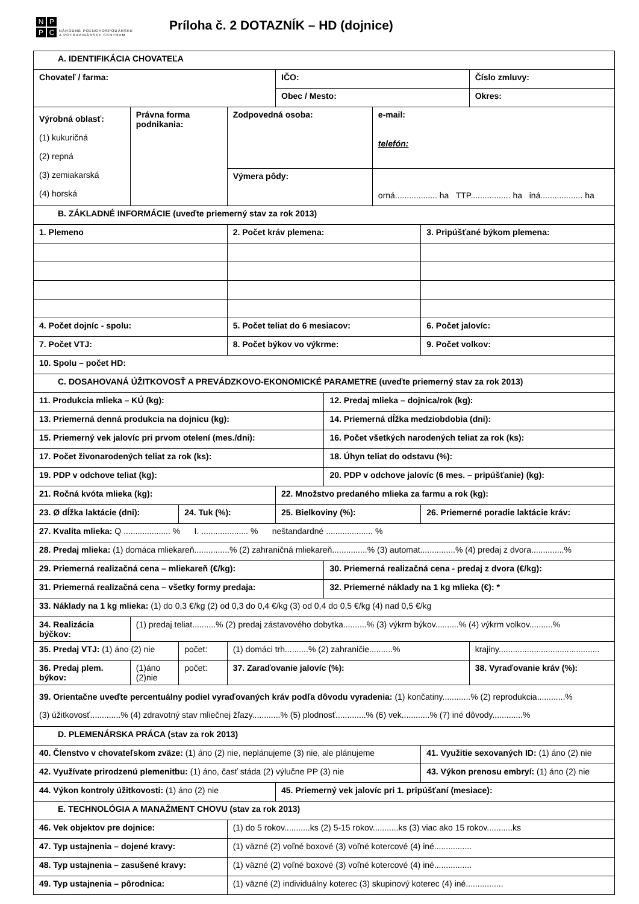NPPC
NÁRODNÉ POĽNOHOSPODÁRSKE
A POTRAVINÁRSKE CENTRUM
Príloha č. 2 DOTAZNÍK – HD (dojnice)
| A. IDENTIFIKÁCIA CHOVATEĽA | | | | | | | | |
| Chovateľ / farma: | | | | IČO: | | | | Číslo zmluvy: |
| | | | | Obec / Mesto: | | | | Okres: |
| Výrobná oblasť: (1) kukuričná (2) repná (3) zemiakarská (4) horská | Právna forma podnikania: | | Zodpovedná osoba: | | | e-mail: telefón: | | |
| | | | Výmera pôdy: | | | orná.................. ha TTP................. ha iná.................. ha | | |
| B. ZÁKLADNÉ INFORMÁCIE (uveďte priemerný stav za rok 2013) | | | | | | | | |
| 1. Plemeno | | | 2. Počet kráv plemena: | | | | 3. Pripúšťané býkom plemena: | |
| 4. Počet dojníc - spolu: | | | 5. Počet teliat do 6 mesiacov: | | | | 6. Počet jalovíc: | |
| 7. Počet VTJ: | | | 8. Počet býkov vo výkrme: | | | | 9. Počet volkov: | |
| 10. Spolu – počet HD: | | | | | | | | |
| C. DOSAHOVANÁ ÚŽITKOVOSŤ A PREVÁDZKOVO-EKONOMICKÉ PARAMETRE (uveďte priemerný stav za rok 2013) | | | | | | | | |
| 11. Produkcia mlieka – KÚ (kg): | | | | | 12. Predaj mlieka – dojnica/rok (kg): | | | |
| 13. Priemerná denná produkcia na dojnicu (kg): | | | | | 14. Priemerná dĺžka medziobdobia (dni): | | | |
| 15. Priemerný vek jalovíc pri prvom otelení (mes./dni): | | | | | 16. Počet všetkých narodených teliat za rok (ks): | | | |
| 17. Počet živonarodených teliat za rok (ks): | | | | | 18. Úhyn teliat do odstavu (%): | | | |
| 19. PDP v odchove teliat (kg): | | | | | 20. PDP v odchove jalovíc (6 mes. – pripúšťanie) (kg): | | | |
| 21. Ročná kvóta mlieka (kg): | | | | 22. Množstvo predaného mlieka za farmu a rok (kg): | | | | |
| 23. Ø dĺžka laktácie (dni): | | 24. Tuk (%): | | 25. Bielkoviny (%): | | | 26. Priemerné poradie laktácie kráv: | |
| 27. Kvalita mlieka: Q .................... % I. .................... % neštandardné .................... % | | | | | | | | |
| 28. Predaj mlieka: (1) domáca mliekareň...............% (2) zahraničná mliekareň...............% (3) automat...............% (4) predaj z dvora..............% | | | | | | | | |
| 29. Priemerná realizačná cena – mliekareň (€/kg): | | | | | 30. Priemerná realizačná cena - predaj z dvora (€/kg): | | | |
| 31. Priemerná realizačná cena – všetky formy predaja: | | | | | 32. Priemerné náklady na 1 kg mlieka (€): * | | | |
| 33. Náklady na 1 kg mlieka: (1) do 0,3 €/kg (2) od 0,3 do 0,4 €/kg (3) od 0,4 do 0,5 €/kg (4) nad 0,5 €/kg | | | | | | | | |
| 34. Realizácia býčkov: | (1) predaj teliat..........% (2) predaj zástavového dobytka..........% (3) výkrm býkov..........% (4) výkrm volkov..........% | | | | | | | |
| 35. Predaj VTJ: (1) áno (2) nie | | počet: | (1) domáci trh..........% (2) zahraničie..........% | | | | | krajiny........................................... |
| 36. Predaj plem. býkov: | (1)áno (2)nie | počet: | 37. Zaraďovanie jalovíc (%): | | | | | 38. Vyraďovanie kráv (%): |
| 39. Orientačne uveďte percentuálny podiel vyraďovaných kráv podľa dôvodu vyradenia: (1) končatiny............% (2) reprodukcia............% (3) úžitkovosť.............% (4) zdravotný stav mliečnej žľazy............% (5) plodnosť.............% (6) vek............% (7) iné dôvody.............% | | | | | | | | |
| D. PLEMENÁRSKA PRÁCA (stav za rok 2013) | | | | | | | | |
| 40. Členstvo v chovateľskom zväze: (1) áno (2) nie, neplánujeme (3) nie, ale plánujeme | | | | | | | 41. Využitie sexovaných ID: (1) áno (2) nie | |
| 42. Využívate prirodzenú plemenitbu: (1) áno, časť stáda (2) výlučne PP (3) nie | | | | | | | 43. Výkon prenosu embryí: (1) áno (2) nie | |
| 44. Výkon kontroly úžitkovosti: (1) áno (2) nie | | | | 45. Priemerný vek jalovíc pri 1. pripúšťaní (mesiace): | | | | |
| E. TECHNOLÓGIA A MANAŽMENT CHOVU (stav za rok 2013) | | | | | | | | |
| 46. Vek objektov pre dojnice: | | | (1) do 5 rokov...........ks (2) 5-15 rokov...........ks (3) viac ako 15 rokov...........ks | | | | | |
| 47. Typ ustajnenia – dojené kravy: | | | (1) väzné (2) voľné boxové (3) voľné kotercové (4) iné................ | | | | | |
| 48. Typ ustajnenia – zasušené kravy: | | | (1) väzné (2) voľné boxové (3) voľné kotercové (4) iné................ | | | | | |
| 49. Typ ustajnenia – pôrodnica: | | | (1) väzné (2) individuálny koterec (3) skupinový koterec (4) iné................ | | | | | |